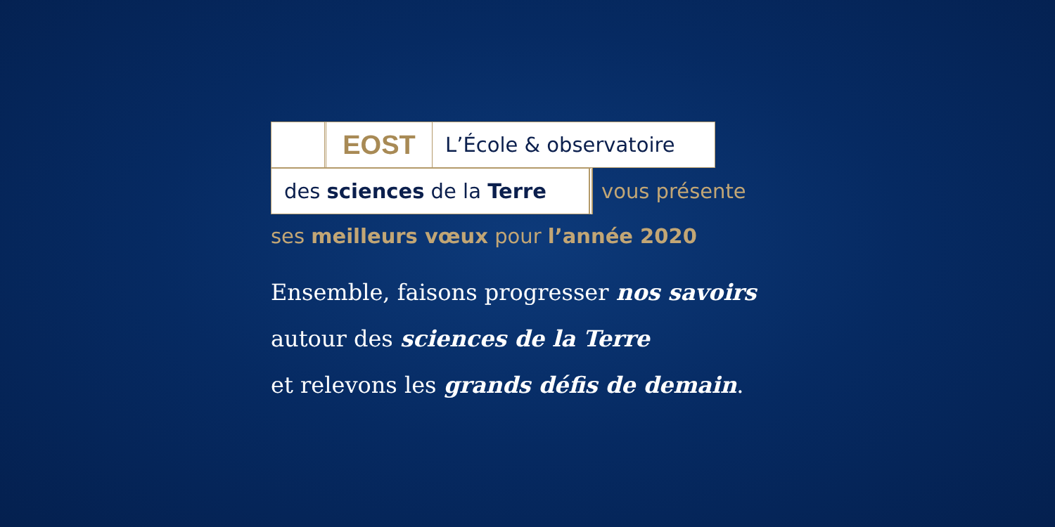EOST
L’École & observatoire
des sciences de la Terre
vous présente
ses meilleurs vœux pour l’année 2020
Ensemble, faisons progresser nos savoirs
autour des sciences de la Terre
et relevons les grands défis de demain.